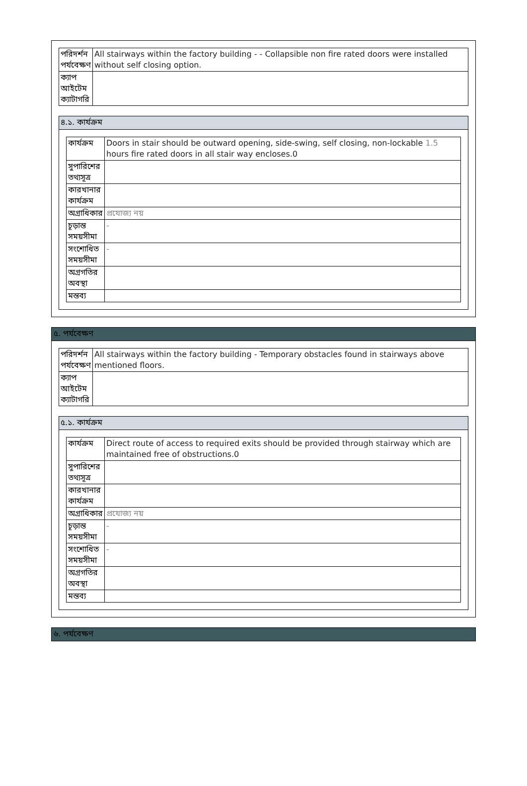| পরিদর্শন পর্যবেক্ষণ | All stairways within the factory building - - Collapsible non fire rated doors were installed without self closing option. |
| ক্যাপ আইটেম ক্যাটাগরি | |
৪.১. কার্যক্রম
| কার্যক্রম | Doors in stair should be outward opening, side-swing, self closing, non-lockable 1.5 hours fire rated doors in all stair way encloses.0 |
| সুপারিশের তথ্যসূত্র | |
| কারখানার কার্যক্রম | |
| অগ্রাধিকার | প্রযোজ্য নয় |
| চূড়ান্ত সময়সীমা | - |
| সংশোধিত সময়সীমা | - |
| অগ্রগতির অবস্থা | |
| মন্তব্য | |
৫. পর্যবেক্ষণ
| পরিদর্শন পর্যবেক্ষণ | All stairways within the factory building - Temporary obstacles found in stairways above mentioned floors. |
| ক্যাপ আইটেম ক্যাটাগরি | |
৫.১. কার্যক্রম
| কার্যক্রম | Direct route of access to required exits should be provided through stairway which are maintained free of obstructions.0 |
| সুপারিশের তথ্যসূত্র | |
| কারখানার কার্যক্রম | |
| অগ্রাধিকার | প্রযোজ্য নয় |
| চূড়ান্ত সময়সীমা | - |
| সংশোধিত সময়সীমা | - |
| অগ্রগতির অবস্থা | |
| মন্তব্য | |
৬. পর্যবেক্ষণ